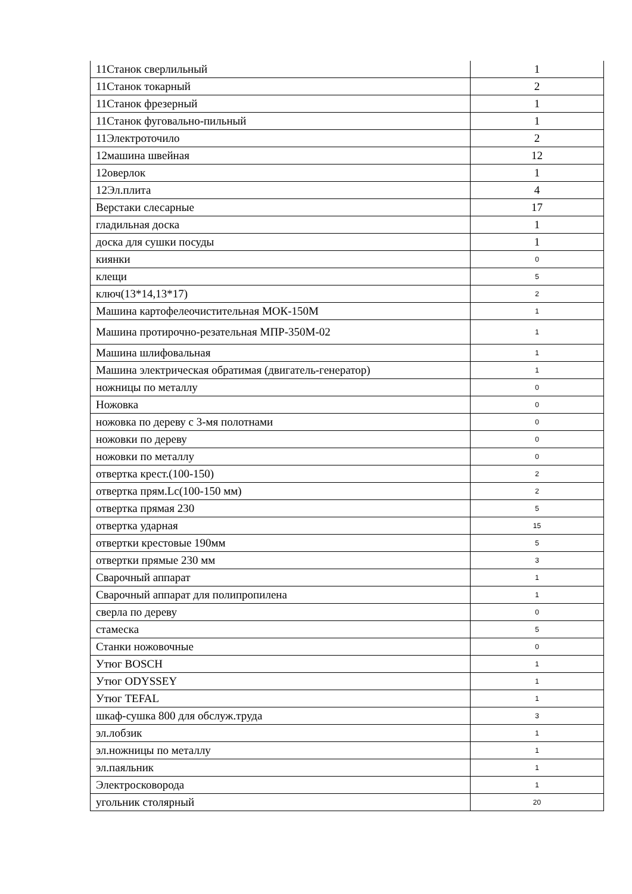| 11Станок сверлильный | 1 |
| 11Станок токарный | 2 |
| 11Станок фрезерный | 1 |
| 11Станок фуговально-пильный | 1 |
| 11Электроточило | 2 |
| 12машина швейная | 12 |
| 12оверлок | 1 |
| 12Эл.плита | 4 |
| Верстаки слесарные | 17 |
| гладильная доска | 1 |
| доска для сушки посуды | 1 |
| киянки | 0 |
| клещи | 5 |
| ключ(13*14,13*17) | 2 |
| Машина картофелеочистительная МОК-150М | 1 |
| Машина протирочно-резательная МПР-350М-02 | 1 |
| Машина шлифовальная | 1 |
| Машина электрическая обратимая (двигатель-генератор) | 1 |
| ножницы по металлу | 0 |
| Ножовка | 0 |
| ножовка по дереву с 3-мя полотнами | 0 |
| ножовки по дереву | 0 |
| ножовки по металлу | 0 |
| отвертка крест.(100-150) | 2 |
| отвертка прям.Lc(100-150 мм) | 2 |
| отвертка прямая 230 | 5 |
| отвертка ударная | 15 |
| отвертки крестовые 190мм | 5 |
| отвертки прямые 230 мм | 3 |
| Сварочный аппарат | 1 |
| Сварочный аппарат для полипропилена | 1 |
| сверла по дереву | 0 |
| стамеска | 5 |
| Станки ножовочные | 0 |
| Утюг BOSCH | 1 |
| Утюг ODYSSEY | 1 |
| Утюг TEFAL | 1 |
| шкаф-сушка 800 для обслуж.труда | 3 |
| эл.лобзик | 1 |
| эл.ножницы по металлу | 1 |
| эл.паяльник | 1 |
| Электросковорода | 1 |
| угольник столярный | 20 |